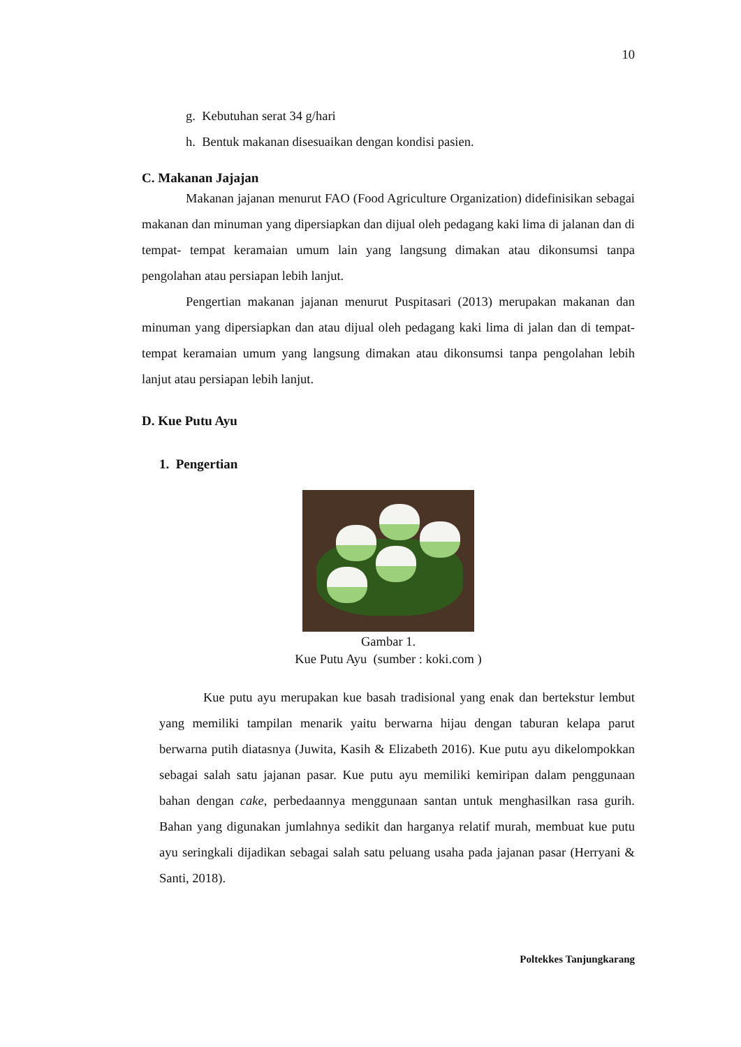10
g. Kebutuhan serat 34 g/hari
h. Bentuk makanan disesuaikan dengan kondisi pasien.
C. Makanan Jajajan
Makanan jajanan menurut FAO (Food Agriculture Organization) didefinisikan sebagai makanan dan minuman yang dipersiapkan dan dijual oleh pedagang kaki lima di jalanan dan di tempat- tempat keramaian umum lain yang langsung dimakan atau dikonsumsi tanpa pengolahan atau persiapan lebih lanjut.
Pengertian makanan jajanan menurut Puspitasari (2013) merupakan makanan dan minuman yang dipersiapkan dan atau dijual oleh pedagang kaki lima di jalan dan di tempat-tempat keramaian umum yang langsung dimakan atau dikonsumsi tanpa pengolahan lebih lanjut atau persiapan lebih lanjut.
D. Kue Putu Ayu
1. Pengertian
Gambar 1.
Kue Putu Ayu (sumber : koki.com )
Kue putu ayu merupakan kue basah tradisional yang enak dan bertekstur lembut yang memiliki tampilan menarik yaitu berwarna hijau dengan taburan kelapa parut berwarna putih diatasnya (Juwita, Kasih & Elizabeth 2016). Kue putu ayu dikelompokkan sebagai salah satu jajanan pasar. Kue putu ayu memiliki kemiripan dalam penggunaan bahan dengan cake, perbedaannya menggunaan santan untuk menghasilkan rasa gurih. Bahan yang digunakan jumlahnya sedikit dan harganya relatif murah, membuat kue putu ayu seringkali dijadikan sebagai salah satu peluang usaha pada jajanan pasar (Herryani & Santi, 2018).
Poltekkes Tanjungkarang